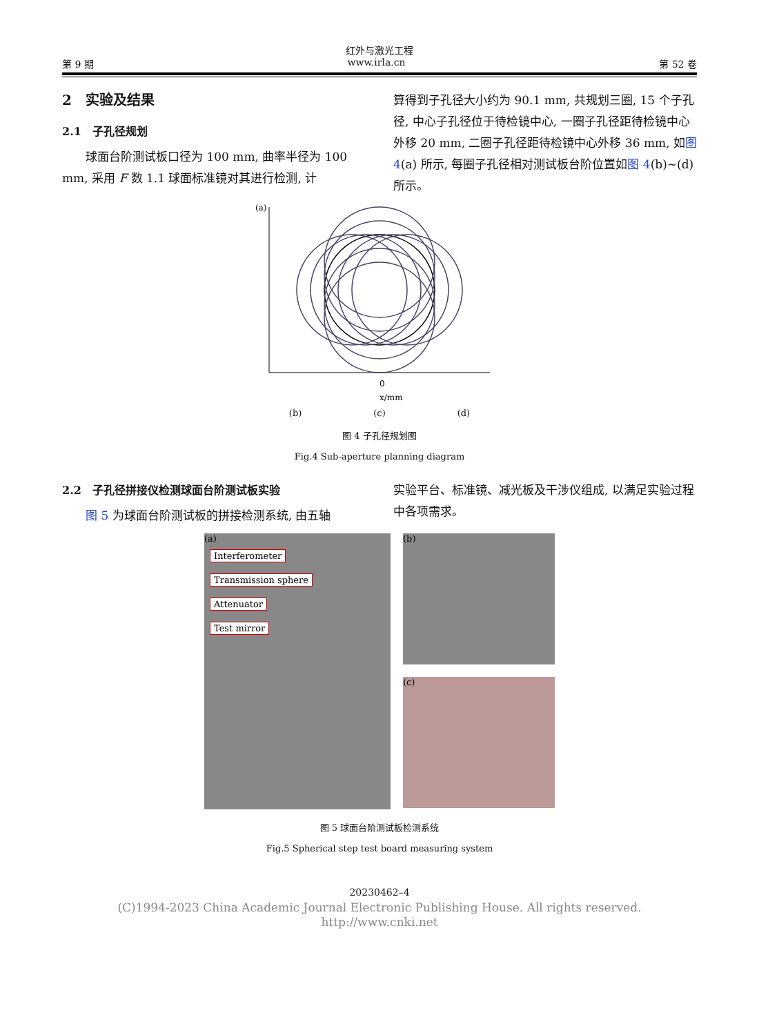红外与激光工程
第 9 期 www.irla.cn 第 52 卷
2　实验及结果
2.1　子孔径规划
球面台阶测试板口径为 100 mm, 曲率半径为 100 mm, 采用 F 数 1.1 球面标准镜对其进行检测, 计
算得到子孔径大小约为 90.1 mm, 共规划三圈, 15 个子孔径, 中心子孔径位于待检镜中心, 一圈子孔径距待检镜中心外移 20 mm, 二圈子孔径距待检镜中心外移 36 mm, 如图 4(a) 所示, 每圈子孔径相对测试板台阶位置如图 4(b)~(d) 所示。
(a)
0
x/mm
(b)　　　　　　　　(c)　　　　　　　　(d)
图 4 子孔径规划图
Fig.4 Sub-aperture planning diagram
2.2　子孔径拼接仪检测球面台阶测试板实验
图 5 为球面台阶测试板的拼接检测系统, 由五轴
实验平台、标准镜、减光板及干涉仪组成, 以满足实验过程中各项需求。
(a)
Interferometer
Transmission sphere
Attenuator
Test mirror
(b)
(c)
图 5 球面台阶测试板检测系统
Fig.5 Spherical step test board measuring system
20230462–4
(C)1994-2023 China Academic Journal Electronic Publishing House. All rights reserved.　http://www.cnki.net